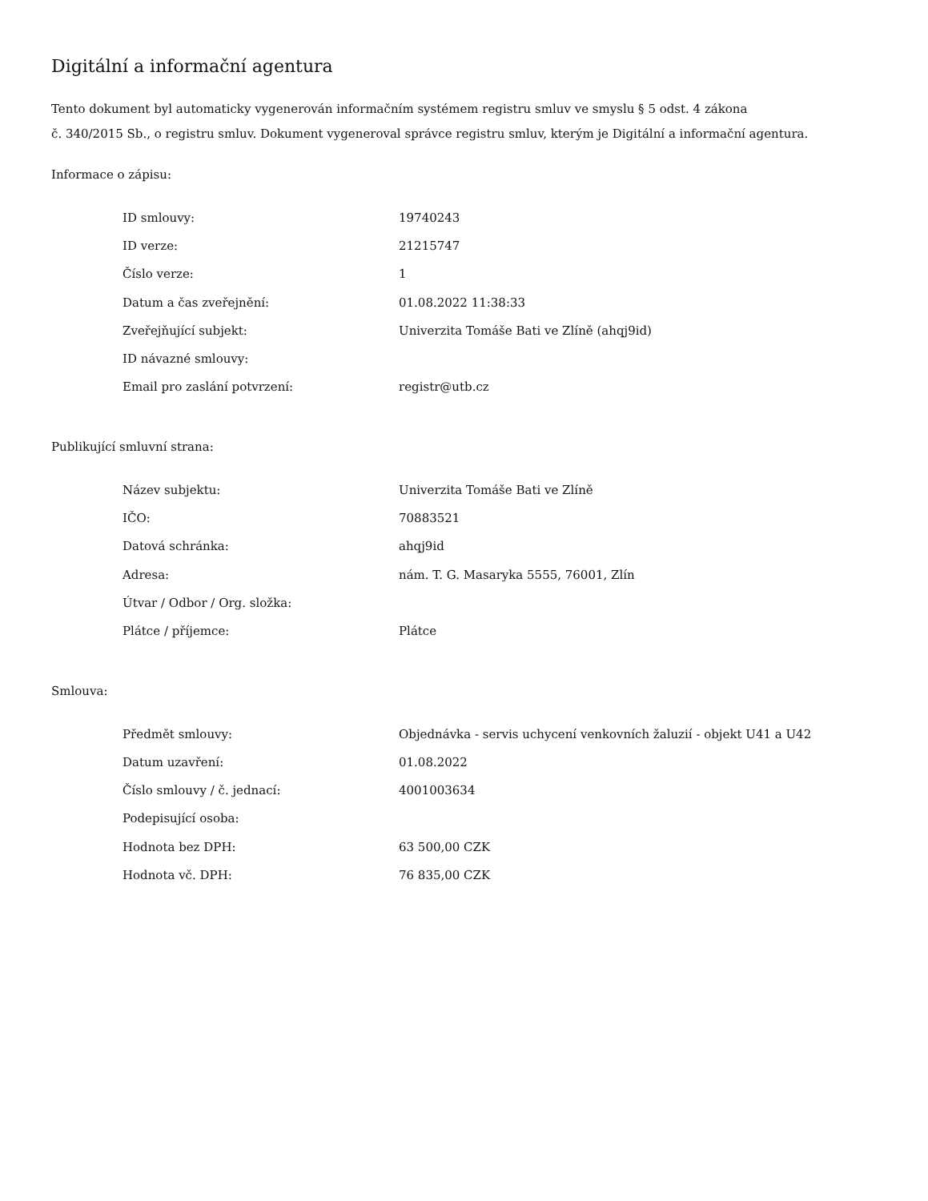Digitální a informační agentura
Tento dokument byl automaticky vygenerován informačním systémem registru smluv ve smyslu § 5 odst. 4 zákona
č. 340/2015 Sb., o registru smluv. Dokument vygeneroval správce registru smluv, kterým je Digitální a informační agentura.
Informace o zápisu:
| ID smlouvy: | 19740243 |
| ID verze: | 21215747 |
| Číslo verze: | 1 |
| Datum a čas zveřejnění: | 01.08.2022 11:38:33 |
| Zveřejňující subjekt: | Univerzita Tomáše Bati ve Zlíně (ahqj9id) |
| ID návazné smlouvy: | |
| Email pro zaslání potvrzení: | registr@utb.cz |
Publikující smluvní strana:
| Název subjektu: | Univerzita Tomáše Bati ve Zlíně |
| IČO: | 70883521 |
| Datová schránka: | ahqj9id |
| Adresa: | nám. T. G. Masaryka 5555, 76001, Zlín |
| Útvar / Odbor / Org. složka: | |
| Plátce / příjemce: | Plátce |
Smlouva:
| Předmět smlouvy: | Objednávka - servis uchycení venkovních žaluzií - objekt U41 a U42 |
| Datum uzavření: | 01.08.2022 |
| Číslo smlouvy / č. jednací: | 4001003634 |
| Podepisující osoba: | |
| Hodnota bez DPH: | 63 500,00 CZK |
| Hodnota vč. DPH: | 76 835,00 CZK |